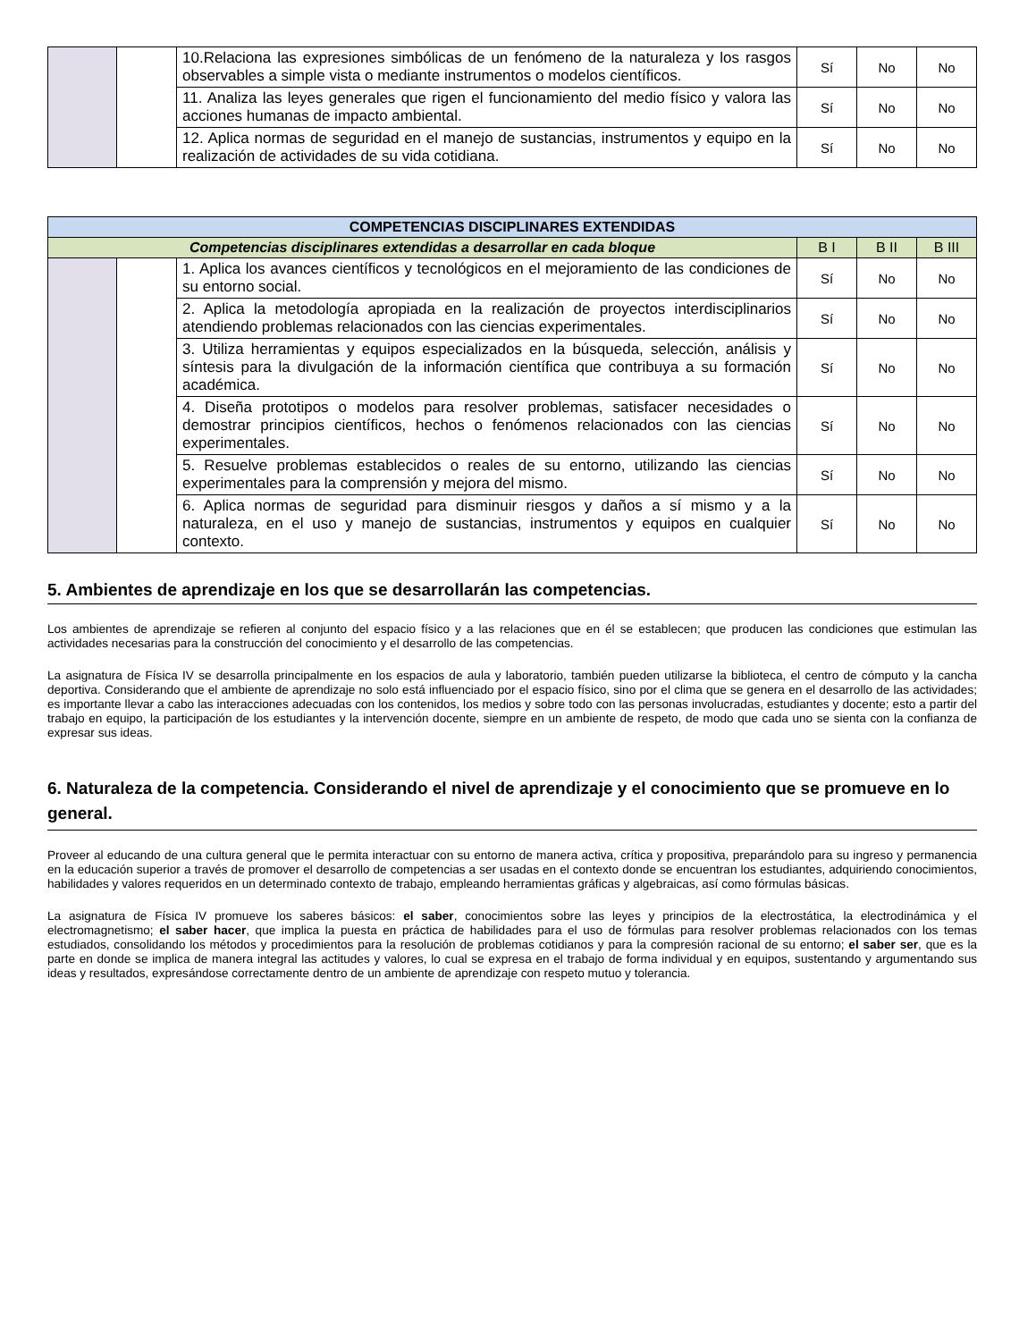| | | 10.Relaciona las expresiones simbólicas de un fenómeno de la naturaleza y los rasgos observables a simple vista o mediante instrumentos o modelos científicos. | Sí | No | No |
| | | 11. Analiza las leyes generales que rigen el funcionamiento del medio físico y valora las acciones humanas de impacto ambiental. | Sí | No | No |
| | | 12. Aplica normas de seguridad en el manejo de sustancias, instrumentos y equipo en la realización de actividades de su vida cotidiana. | Sí | No | No |
| COMPETENCIAS DISCIPLINARES EXTENDIDAS | | | | | |
| --- | --- | --- | --- | --- | --- |
| Competencias disciplinares extendidas a desarrollar en cada bloque | | | B I | B II | B III |
| | | 1. Aplica los avances científicos y tecnológicos en el mejoramiento de las condiciones de su entorno social. | Sí | No | No |
| | | 2. Aplica la metodología apropiada en la realización de proyectos interdisciplinarios atendiendo problemas relacionados con las ciencias experimentales. | Sí | No | No |
| | | 3. Utiliza herramientas y equipos especializados en la búsqueda, selección, análisis y síntesis para la divulgación de la información científica que contribuya a su formación académica. | Sí | No | No |
| | | 4. Diseña prototipos o modelos para resolver problemas, satisfacer necesidades o demostrar principios científicos, hechos o fenómenos relacionados con las ciencias experimentales. | Sí | No | No |
| | | 5. Resuelve problemas establecidos o reales de su entorno, utilizando las ciencias experimentales para la comprensión y mejora del mismo. | Sí | No | No |
| | | 6. Aplica normas de seguridad para disminuir riesgos y daños a sí mismo y a la naturaleza, en el uso y manejo de sustancias, instrumentos y equipos en cualquier contexto. | Sí | No | No |
5. Ambientes de aprendizaje en los que se desarrollarán las competencias.
Los ambientes de aprendizaje se refieren al conjunto del espacio físico y a las relaciones que en él se establecen; que producen las condiciones que estimulan las actividades necesarias para la construcción del conocimiento y el desarrollo de las competencias.
La asignatura de Física IV se desarrolla principalmente en los espacios de aula y laboratorio, también pueden utilizarse la biblioteca, el centro de cómputo y la cancha deportiva. Considerando que el ambiente de aprendizaje no solo está influenciado por el espacio físico, sino por el clima que se genera en el desarrollo de las actividades; es importante llevar a cabo las interacciones adecuadas con los contenidos, los medios y sobre todo con las personas involucradas, estudiantes y docente; esto a partir del trabajo en equipo, la participación de los estudiantes y la intervención docente, siempre en un ambiente de respeto, de modo que cada uno se sienta con la confianza de expresar sus ideas.
6. Naturaleza de la competencia. Considerando el nivel de aprendizaje y el conocimiento que se promueve en lo general.
Proveer al educando de una cultura general que le permita interactuar con su entorno de manera activa, crítica y propositiva, preparándolo para su ingreso y permanencia en la educación superior a través de promover el desarrollo de competencias a ser usadas en el contexto donde se encuentran los estudiantes, adquiriendo conocimientos, habilidades y valores requeridos en un determinado contexto de trabajo, empleando herramientas gráficas y algebraicas, así como fórmulas básicas.
La asignatura de Física IV promueve los saberes básicos: el saber, conocimientos sobre las leyes y principios de la electrostática, la electrodinámica y el electromagnetismo; el saber hacer, que implica la puesta en práctica de habilidades para el uso de fórmulas para resolver problemas relacionados con los temas estudiados, consolidando los métodos y procedimientos para la resolución de problemas cotidianos y para la compresión racional de su entorno; el saber ser, que es la parte en donde se implica de manera integral las actitudes y valores, lo cual se expresa en el trabajo de forma individual y en equipos, sustentando y argumentando sus ideas y resultados, expresándose correctamente dentro de un ambiente de aprendizaje con respeto mutuo y tolerancia.